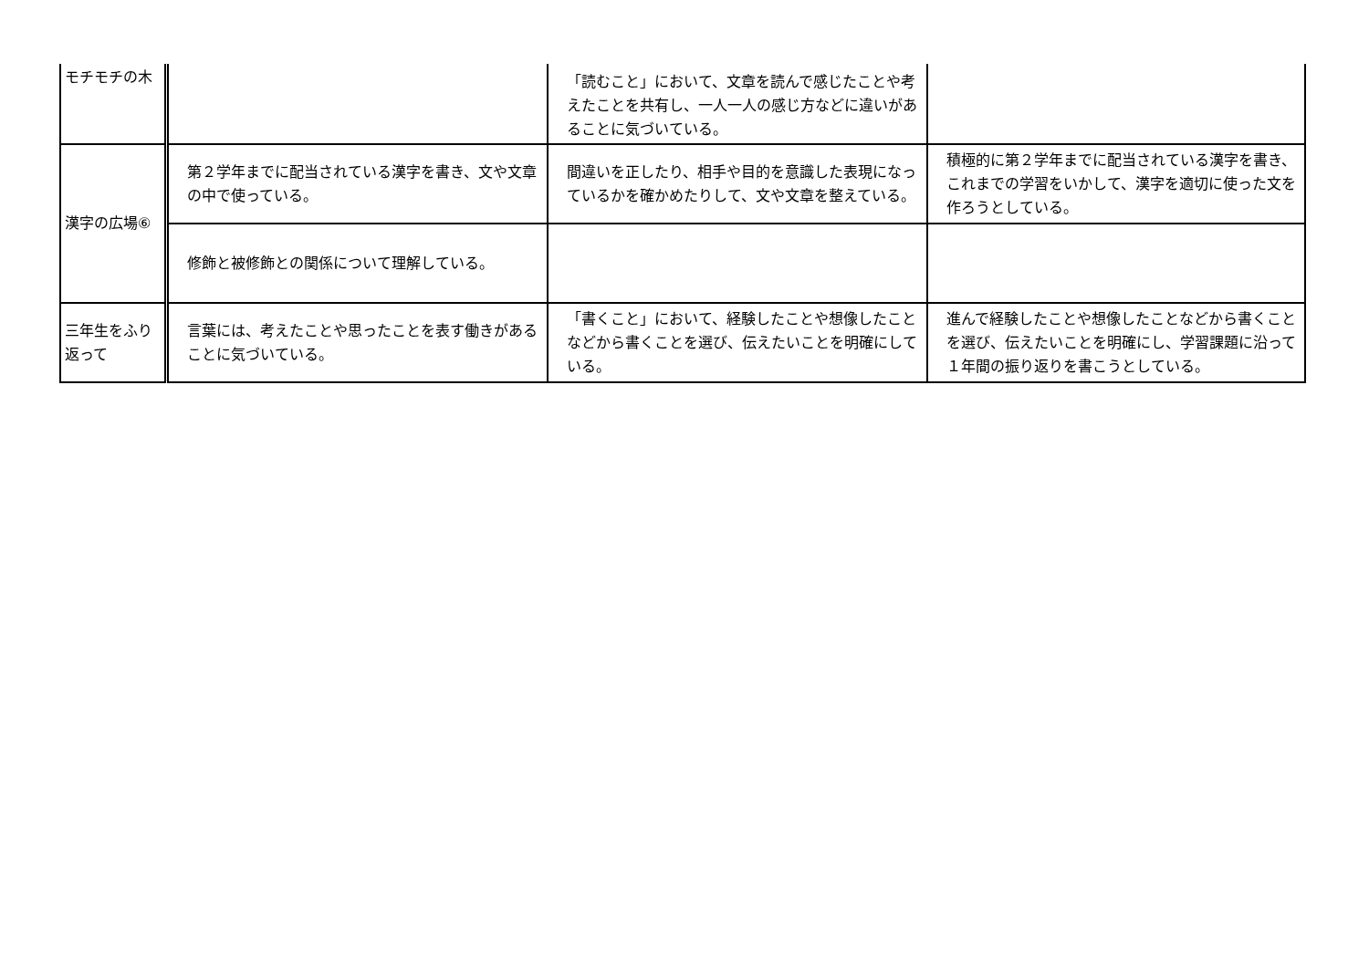| モチモチの木 | | 「読むこと」において、文章を読んで感じたことや考えたことを共有し、一人一人の感じ方などに違いがあることに気づいている。 | |
| 漢字の広場⑥ | 第２学年までに配当されている漢字を書き、文や文章の中で使っている。 | 間違いを正したり、相手や目的を意識した表現になっているかを確かめたりして、文や文章を整えている。 | 積極的に第２学年までに配当されている漢字を書き、これまでの学習をいかして、漢字を適切に使った文を作ろうとしている。 |
| | 修飾と被修飾との関係について理解している。 | | |
| 三年生をふり返って | 言葉には、考えたことや思ったことを表す働きがあることに気づいている。 | 「書くこと」において、経験したことや想像したことなどから書くことを選び、伝えたいことを明確にしている。 | 進んで経験したことや想像したことなどから書くことを選び、伝えたいことを明確にし、学習課題に沿って１年間の振り返りを書こうとしている。 |